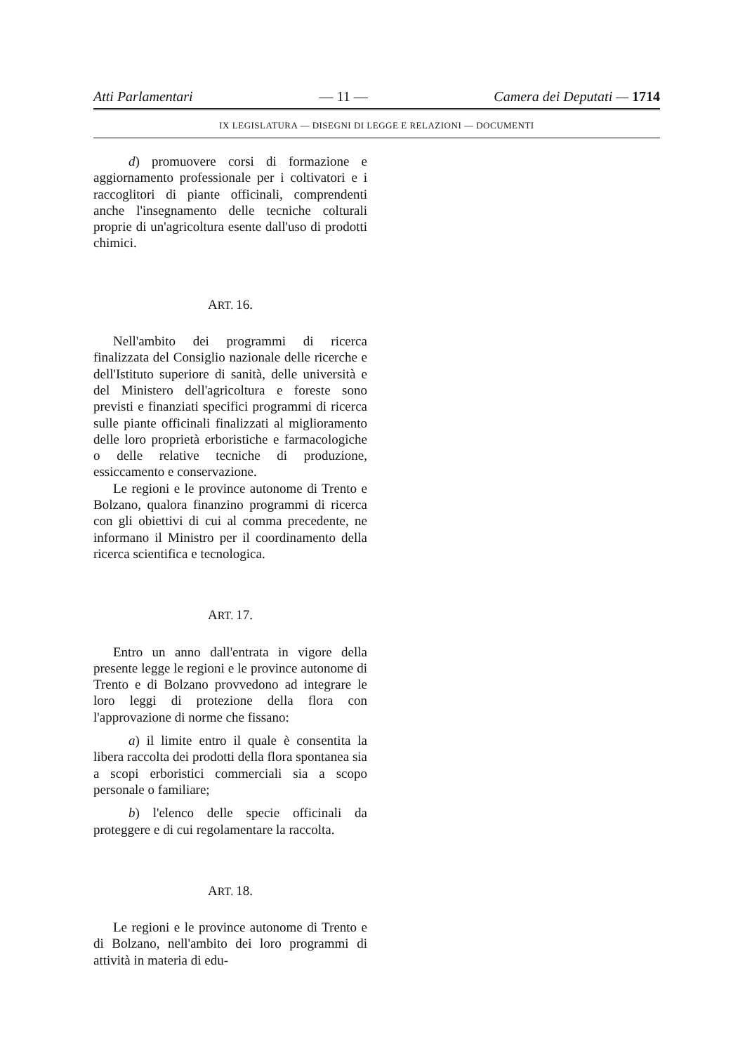Atti Parlamentari — 11 — Camera dei Deputati — 1714
IX LEGISLATURA — DISEGNI DI LEGGE E RELAZIONI — DOCUMENTI
d) promuovere corsi di formazione e aggiornamento professionale per i coltivatori e i raccoglitori di piante officinali, comprendenti anche l'insegnamento delle tecniche colturali proprie di un'agricoltura esente dall'uso di prodotti chimici.
ART. 16.
Nell'ambito dei programmi di ricerca finalizzata del Consiglio nazionale delle ricerche e dell'Istituto superiore di sanità, delle università e del Ministero dell'agricoltura e foreste sono previsti e finanziati specifici programmi di ricerca sulle piante officinali finalizzati al miglioramento delle loro proprietà erboristiche e farmacologiche o delle relative tecniche di produzione, essiccamento e conservazione.
Le regioni e le province autonome di Trento e Bolzano, qualora finanzino programmi di ricerca con gli obiettivi di cui al comma precedente, ne informano il Ministro per il coordinamento della ricerca scientifica e tecnologica.
ART. 17.
Entro un anno dall'entrata in vigore della presente legge le regioni e le province autonome di Trento e di Bolzano provvedono ad integrare le loro leggi di protezione della flora con l'approvazione di norme che fissano:
a) il limite entro il quale è consentita la libera raccolta dei prodotti della flora spontanea sia a scopi erboristici commerciali sia a scopo personale o familiare;
b) l'elenco delle specie officinali da proteggere e di cui regolamentare la raccolta.
ART. 18.
Le regioni e le province autonome di Trento e di Bolzano, nell'ambito dei loro programmi di attività in materia di edu-